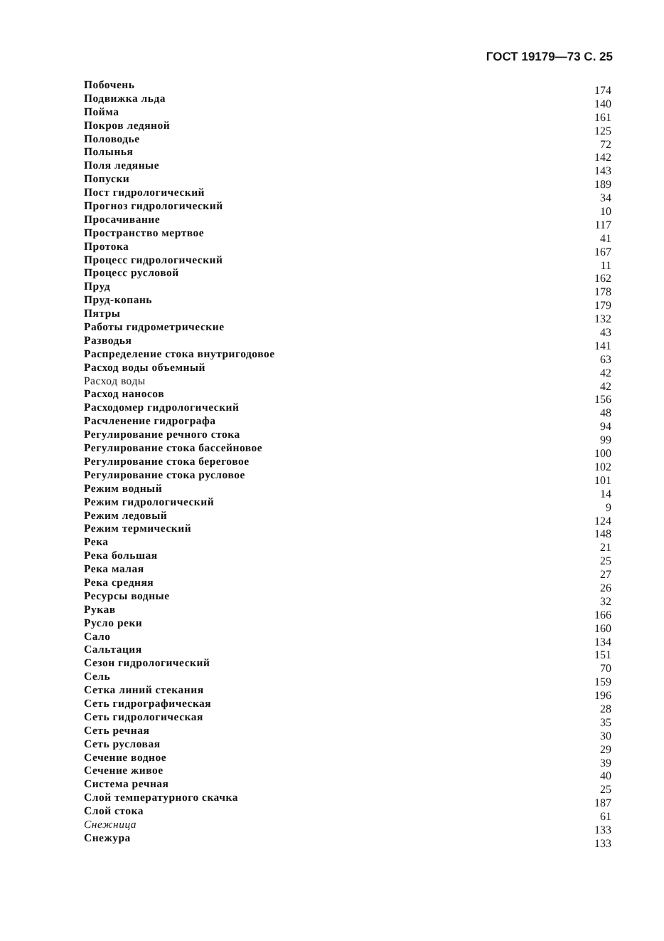ГОСТ 19179—73 С. 25
Побочень 174
Подвижка льда 140
Пойма 161
Покров ледяной 125
Половодье 72
Полынья 142
Поля ледяные 143
Попуски 189
Пост гидрологический 34
Прогноз гидрологический 10
Просачивание 117
Пространство мертвое 41
Протока 167
Процесс гидрологический 11
Процесс русловой 162
Пруд 178
Пруд-копань 179
Пятры 132
Работы гидрометрические 43
Разводья 141
Распределение стока внутригодовое 63
Расход воды объемный 42
Расход воды 42
Расход наносов 156
Расходомер гидрологический 48
Расчленение гидрографа 94
Регулирование речного стока 99
Регулирование стока бассейновое 100
Регулирование стока береговое 102
Регулирование стока русловое 101
Режим водный 14
Режим гидрологический 9
Режим ледовый 124
Режим термический 148
Река 21
Река большая 25
Река малая 27
Река средняя 26
Ресурсы водные 32
Рукав 166
Русло реки 160
Сало 134
Сальтация 151
Сезон гидрологический 70
Сель 159
Сетка линий стекания 196
Сеть гидрографическая 28
Сеть гидрологическая 35
Сеть речная 30
Сеть русловая 29
Сечение водное 39
Сечение живое 40
Система речная 25
Слой температурного скачка 187
Слой стока 61
Снежница 133
Снежура 133